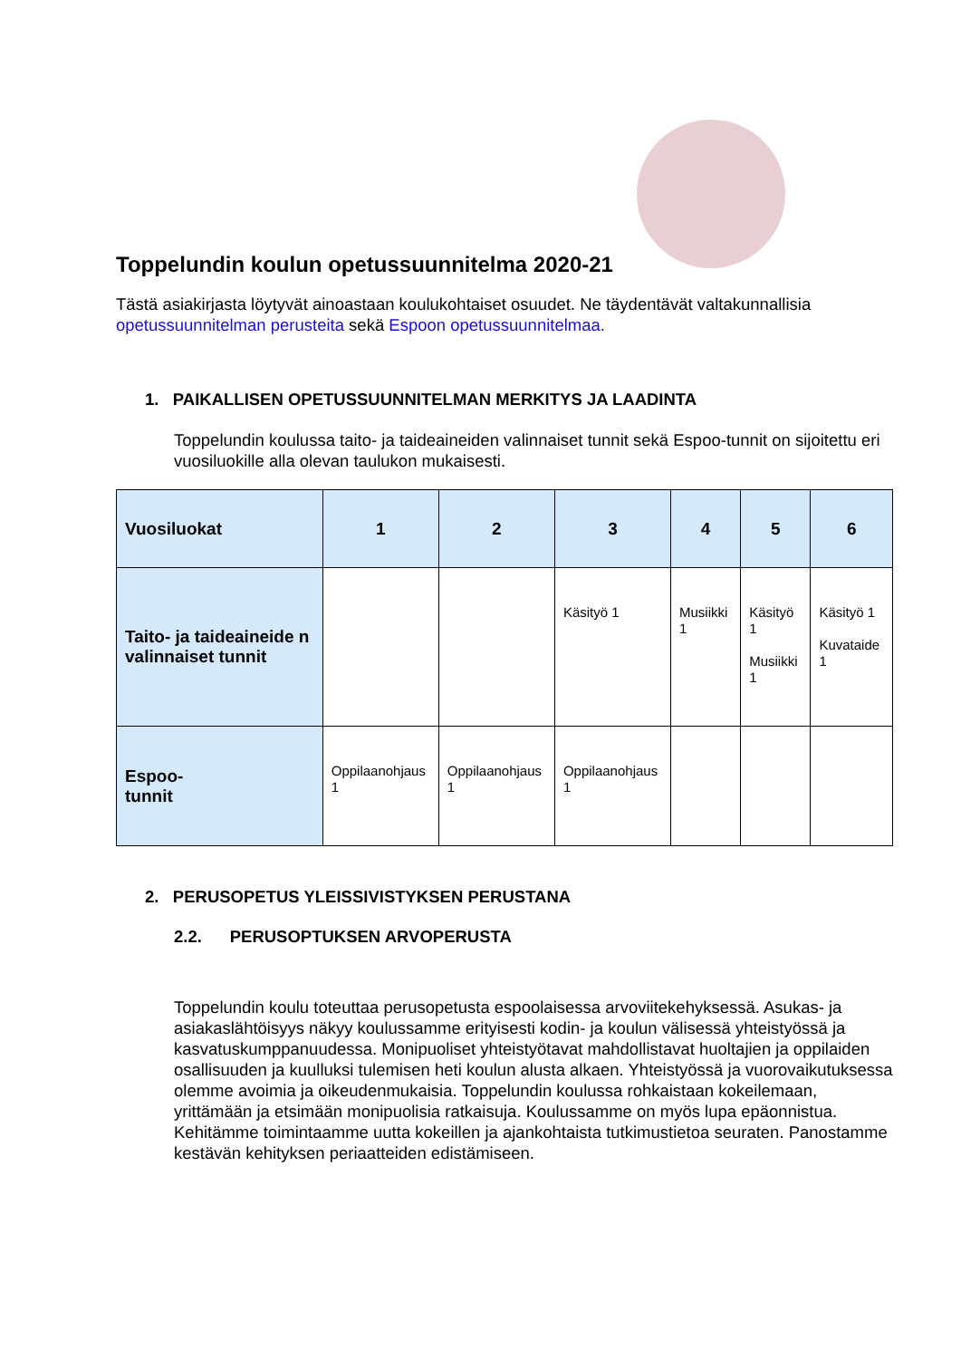Toppelundin koulun opetussuunnitelma 2020-21
Tästä asiakirjasta löytyvät ainoastaan koulukohtaiset osuudet. Ne täydentävät valtakunnallisia opetussuunnitelman perusteita sekä Espoon opetussuunnitelmaa.
1. PAIKALLISEN OPETUSSUUNNITELMAN MERKITYS JA LAADINTA
Toppelundin koulussa taito- ja taideaineiden valinnaiset tunnit sekä Espoo-tunnit on sijoitettu eri vuosiluokille alla olevan taulukon mukaisesti.
| Vuosiluokat | 1 | 2 | 3 | 4 | 5 | 6 |
| --- | --- | --- | --- | --- | --- | --- |
| Taito- ja taideaineide n valinnaiset tunnit | | | Käsityö 1 | Musiikki 1 | Käsityö 1 Musiikki 1 | Käsityö 1 Kuvataide 1 |
| Espoo- tunnit | Oppilaanohjaus 1 | Oppilaanohjaus 1 | Oppilaanohjaus 1 | | | |
2. PERUSOPETUS YLEISSIVISTYKSEN PERUSTANA
2.2. PERUSOPTUKSEN ARVOPERUSTA
Toppelundin koulu toteuttaa perusopetusta espoolaisessa arvoviitekehyksessä. Asukas- ja asiakaslähtöisyys näkyy koulussamme erityisesti kodin- ja koulun välisessä yhteistyössä ja kasvatuskumppanuudessa. Monipuoliset yhteistyötavat mahdollistavat huoltajien ja oppilaiden osallisuuden ja kuulluksi tulemisen heti koulun alusta alkaen. Yhteistyössä ja vuorovaikutuksessa olemme avoimia ja oikeudenmukaisia. Toppelundin koulussa rohkaistaan kokeilemaan, yrittämään ja etsimään monipuolisia ratkaisuja. Koulussamme on myös lupa epäonnistua. Kehitämme toimintaamme uutta kokeillen ja ajankohtaista tutkimustietoa seuraten. Panostamme kestävän kehityksen periaatteiden edistämiseen.